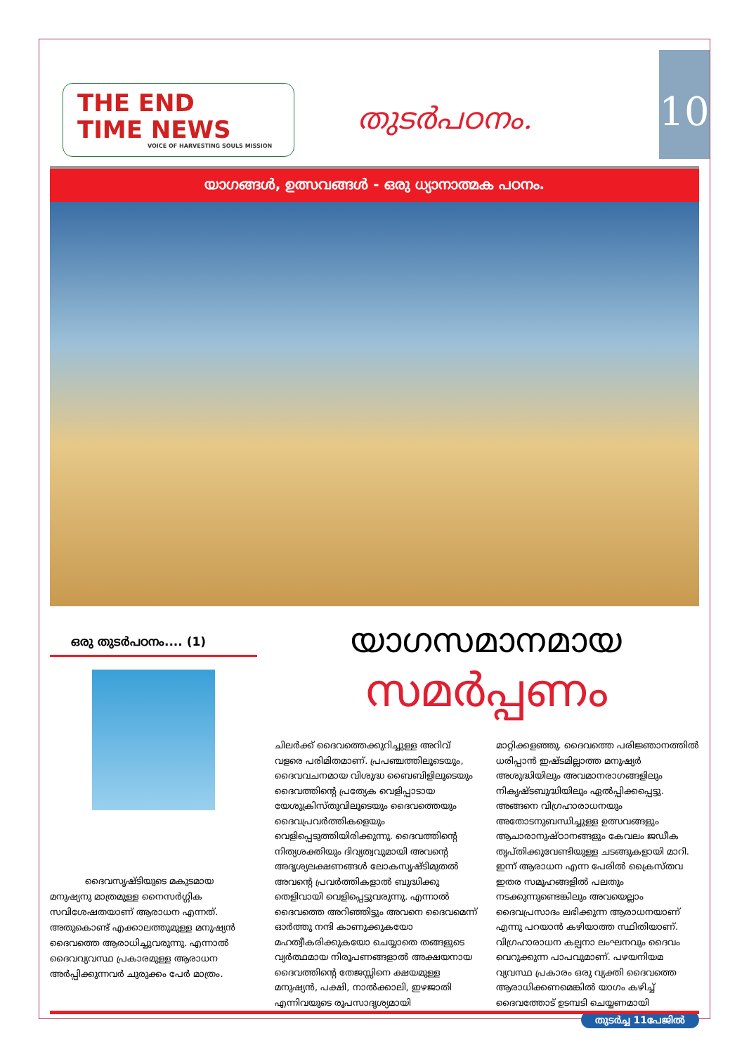THE END
TIME NEWS
VOICE OF HARVESTING SOULS MISSION
തുടർപഠനം.
10
യാഗങ്ങൾ, ഉത്സവങ്ങൾ - ഒരു ധ്യാനാത്മക പഠനം.
ഒരു തുടർപഠനം.... (1)
ദൈവസൃഷ്ടിയുടെ മകുടമായ മനുഷ്യനു മാത്രമുള്ള നൈസർഗ്ഗിക സവിശേഷതയാണ് ആരാധന എന്നത്. അതുകൊണ്ട് എക്കാലത്തുമുള്ള മനുഷ്യൻ ദൈവത്തെ ആരാധിച്ചുവരുന്നു. എന്നാൽ ദൈവവ്യവസ്ഥ പ്രകാരമുള്ള ആരാധന അർപ്പിക്കുന്നവർ ചുരുക്കം പേർ മാത്രം.
യാഗസമാനമായ
സമർപ്പണം
ചിലർക്ക് ദൈവത്തെക്കുറിച്ചുള്ള അറിവ് വളരെ പരിമിതമാണ്. പ്രപഞ്ചത്തിലൂടെയും, ദൈവവചനമായ വിശുദ്ധ ബൈബിളിലൂടെയും ദൈവത്തിന്റെ പ്രത്യേക വെളിപ്പാടായ യേശുക്രിസ്തുവിലൂടെയും ദൈവത്തെയും ദൈവപ്രവർത്തികളെയും വെളിപ്പെടുത്തിയിരിക്കുന്നു. ദൈവത്തിന്റെ നിത്യശക്തിയും ദിവ്യത്വവുമായി അവന്റെ അദൃശ്യലക്ഷണങ്ങൾ ലോകസൃഷ്ടിമുതൽ അവന്റെ പ്രവർത്തികളാൽ ബുദ്ധിക്കു തെളിവായി വെളിപ്പെട്ടുവരുന്നു. എന്നാൽ ദൈവത്തെ അറിഞ്ഞിട്ടും അവനെ ദൈവമെന്ന് ഓർത്തു നന്ദി കാണുക്കുകയോ മഹത്വീകരിക്കുകയോ ചെയ്യാതെ തങ്ങളുടെ വ്യർത്ഥമായ നിരൂപണങ്ങളാൽ അക്ഷയനായ ദൈവത്തിന്റെ തേജസ്സിനെ ക്ഷയമുള്ള മനുഷ്യൻ, പക്ഷി, നാൽക്കാലി, ഇഴജാതി എന്നിവയുടെ രൂപസാദൃശ്യമായി മാറ്റിക്കളഞ്ഞു. ദൈവത്തെ പരിജ്ഞാനത്തിൽ ധരിപ്പാൻ ഇഷ്ടമില്ലാത്ത മനുഷ്യർ അശുദ്ധിയിലും അവമാനരാഗങ്ങളിലും നികൃഷ്ടബുദ്ധിയിലും ഏൽപ്പിക്കപ്പെട്ടു. അങ്ങനെ വിഗ്രഹാരാധനയും അതോടനുബന്ധിച്ചുള്ള ഉത്സവങ്ങളും ആചാരാനുഷ്ഠാനങ്ങളും കേവലം ജഡീക തൃപ്തിക്കുവേണ്ടിയുള്ള ചടങ്ങുകളായി മാറി. ഇന്ന് ആരാധന എന്ന പേരിൽ ക്രൈസ്തവ ഇതര സമൂഹങ്ങളിൽ പലതും നടക്കുന്നുണ്ടെങ്കിലും അവയെല്ലാം ദൈവപ്രസാദം ലഭിക്കുന്ന ആരാധനയാണ് എന്നു പറയാൻ കഴിയാത്ത സ്ഥിതിയാണ്. വിഗ്രഹാരാധന കല്പനാ ലംഘനവും ദൈവം വെറുക്കുന്ന പാപവുമാണ്. പഴയനിയമ വ്യവസ്ഥ പ്രകാരം ഒരു വ്യക്തി ദൈവത്തെ ആരാധിക്കണമെങ്കിൽ യാഗം കഴിച്ച് ദൈവത്തോട് ഉടമ്പടി ചെയ്യണമായി
തുടർച്ച 11പേജിൽ